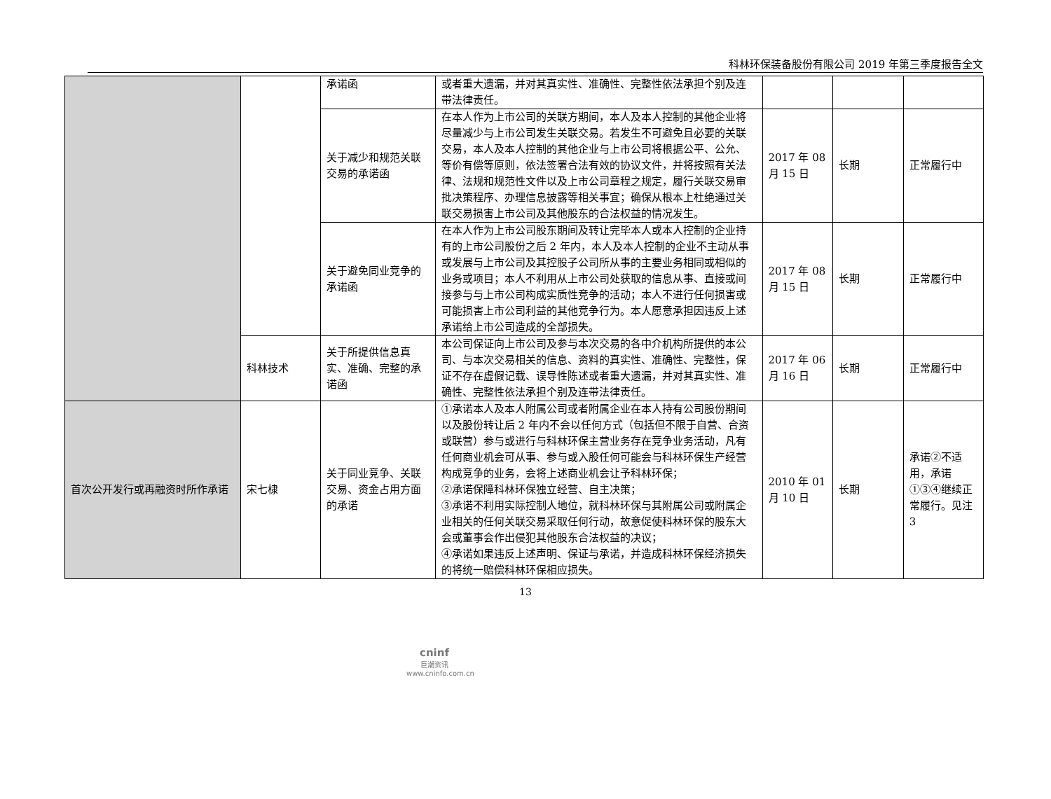科林环保装备股份有限公司 2019 年第三季度报告全文
| | | 承诺函 | 或者重大遗漏，并对其真实性、准确性、完整性依法承担个别及连带法律责任。 | | | |
| | | 关于减少和规范关联交易的承诺函 | 在本人作为上市公司的关联方期间，本人及本人控制的其他企业将尽量减少与上市公司发生关联交易。若发生不可避免且必要的关联交易，本人及本人控制的其他企业与上市公司将根据公平、公允、等价有偿等原则，依法签署合法有效的协议文件，并将按照有关法律、法规和规范性文件以及上市公司章程之规定，履行关联交易审批决策程序、办理信息披露等相关事宜；确保从根本上杜绝通过关联交易损害上市公司及其他股东的合法权益的情况发生。 | 2017 年 08 月 15 日 | 长期 | 正常履行中 |
| | | 关于避免同业竞争的承诺函 | 在本人作为上市公司股东期间及转让完毕本人或本人控制的企业持有的上市公司股份之后 2 年内，本人及本人控制的企业不主动从事或发展与上市公司及其控股子公司所从事的主要业务相同或相似的业务或项目；本人不利用从上市公司处获取的信息从事、直接或间接参与与上市公司构成实质性竞争的活动；本人不进行任何损害或可能损害上市公司利益的其他竞争行为。本人愿意承担因违反上述承诺给上市公司造成的全部损失。 | 2017 年 08 月 15 日 | 长期 | 正常履行中 |
| | 科林技术 | 关于所提供信息真实、准确、完整的承诺函 | 本公司保证向上市公司及参与本次交易的各中介机构所提供的本公司、与本次交易相关的信息、资料的真实性、准确性、完整性，保证不存在虚假记载、误导性陈述或者重大遗漏，并对其真实性、准确性、完整性依法承担个别及连带法律责任。 | 2017 年 06 月 16 日 | 长期 | 正常履行中 |
| 首次公开发行或再融资时所作承诺 | 宋七棣 | 关于同业竞争、关联交易、资金占用方面的承诺 | ①承诺本人及本人附属公司或者附属企业在本人持有公司股份期间以及股份转让后 2 年内不会以任何方式（包括但不限于自营、合资或联营）参与或进行与科林环保主营业务存在竞争业务活动，凡有任何商业机会可从事、参与或入股任何可能会与科林环保生产经营构成竞争的业务，会将上述商业机会让予科林环保； ②承诺保障科林环保独立经营、自主决策； ③承诺不利用实际控制人地位，就科林环保与其附属公司或附属企业相关的任何关联交易采取任何行动，故意促使科林环保的股东大会或董事会作出侵犯其他股东合法权益的决议； ④承诺如果违反上述声明、保证与承诺，并造成科林环保经济损失的将统一赔偿科林环保相应损失。 | 2010 年 01 月 10 日 | 长期 | 承诺②不适用，承诺①③④继续正常履行。见注 3 |
13
cninf
巨潮资讯
www.cninfo.com.cn